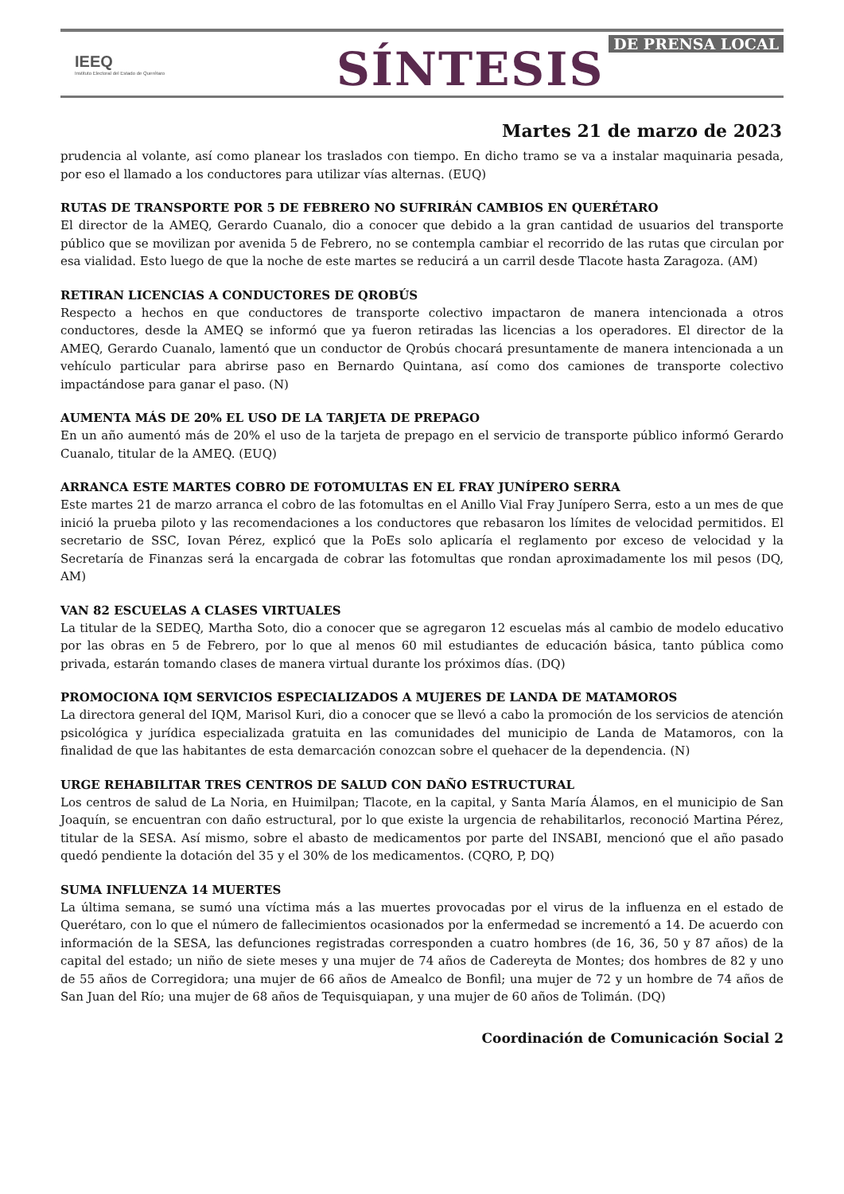IEEQ
Instituto Electoral del Estado de Querétaro
SÍNTESIS DE PRENSA LOCAL
Martes 21 de marzo de 2023
prudencia al volante, así como planear los traslados con tiempo. En dicho tramo se va a instalar maquinaria pesada, por eso el llamado a los conductores para utilizar vías alternas. (EUQ)
RUTAS DE TRANSPORTE POR 5 DE FEBRERO NO SUFRIRÁN CAMBIOS EN QUERÉTARO
El director de la AMEQ, Gerardo Cuanalo, dio a conocer que debido a la gran cantidad de usuarios del transporte público que se movilizan por avenida 5 de Febrero, no se contempla cambiar el recorrido de las rutas que circulan por esa vialidad. Esto luego de que la noche de este martes se reducirá a un carril desde Tlacote hasta Zaragoza. (AM)
RETIRAN LICENCIAS A CONDUCTORES DE QROBÚS
Respecto a hechos en que conductores de transporte colectivo impactaron de manera intencionada a otros conductores, desde la AMEQ se informó que ya fueron retiradas las licencias a los operadores. El director de la AMEQ, Gerardo Cuanalo, lamentó que un conductor de Qrobús chocará presuntamente de manera intencionada a un vehículo particular para abrirse paso en Bernardo Quintana, así como dos camiones de transporte colectivo impactándose para ganar el paso. (N)
AUMENTA MÁS DE 20% EL USO DE LA TARJETA DE PREPAGO
En un año aumentó más de 20% el uso de la tarjeta de prepago en el servicio de transporte público informó Gerardo Cuanalo, titular de la AMEQ. (EUQ)
ARRANCA ESTE MARTES COBRO DE FOTOMULTAS EN EL FRAY JUNÍPERO SERRA
Este martes 21 de marzo arranca el cobro de las fotomultas en el Anillo Vial Fray Junípero Serra, esto a un mes de que inició la prueba piloto y las recomendaciones a los conductores que rebasaron los límites de velocidad permitidos. El secretario de SSC, Iovan Pérez, explicó que la PoEs solo aplicaría el reglamento por exceso de velocidad y la Secretaría de Finanzas será la encargada de cobrar las fotomultas que rondan aproximadamente los mil pesos (DQ, AM)
VAN 82 ESCUELAS A CLASES VIRTUALES
La titular de la SEDEQ, Martha Soto, dio a conocer que se agregaron 12 escuelas más al cambio de modelo educativo por las obras en 5 de Febrero, por lo que al menos 60 mil estudiantes de educación básica, tanto pública como privada, estarán tomando clases de manera virtual durante los próximos días. (DQ)
PROMOCIONA IQM SERVICIOS ESPECIALIZADOS A MUJERES DE LANDA DE MATAMOROS
La directora general del IQM, Marisol Kuri, dio a conocer que se llevó a cabo la promoción de los servicios de atención psicológica y jurídica especializada gratuita en las comunidades del municipio de Landa de Matamoros, con la finalidad de que las habitantes de esta demarcación conozcan sobre el quehacer de la dependencia. (N)
URGE REHABILITAR TRES CENTROS DE SALUD CON DAÑO ESTRUCTURAL
Los centros de salud de La Noria, en Huimilpan; Tlacote, en la capital, y Santa María Álamos, en el municipio de San Joaquín, se encuentran con daño estructural, por lo que existe la urgencia de rehabilitarlos, reconoció Martina Pérez, titular de la SESA. Así mismo, sobre el abasto de medicamentos por parte del INSABI, mencionó que el año pasado quedó pendiente la dotación del 35 y el 30% de los medicamentos. (CQRO, P, DQ)
SUMA INFLUENZA 14 MUERTES
La última semana, se sumó una víctima más a las muertes provocadas por el virus de la influenza en el estado de Querétaro, con lo que el número de fallecimientos ocasionados por la enfermedad se incrementó a 14. De acuerdo con información de la SESA, las defunciones registradas corresponden a cuatro hombres (de 16, 36, 50 y 87 años) de la capital del estado; un niño de siete meses y una mujer de 74 años de Cadereyta de Montes; dos hombres de 82 y uno de 55 años de Corregidora; una mujer de 66 años de Amealco de Bonfil; una mujer de 72 y un hombre de 74 años de San Juan del Río; una mujer de 68 años de Tequisquiapan, y una mujer de 60 años de Tolimán. (DQ)
Coordinación de Comunicación Social 2